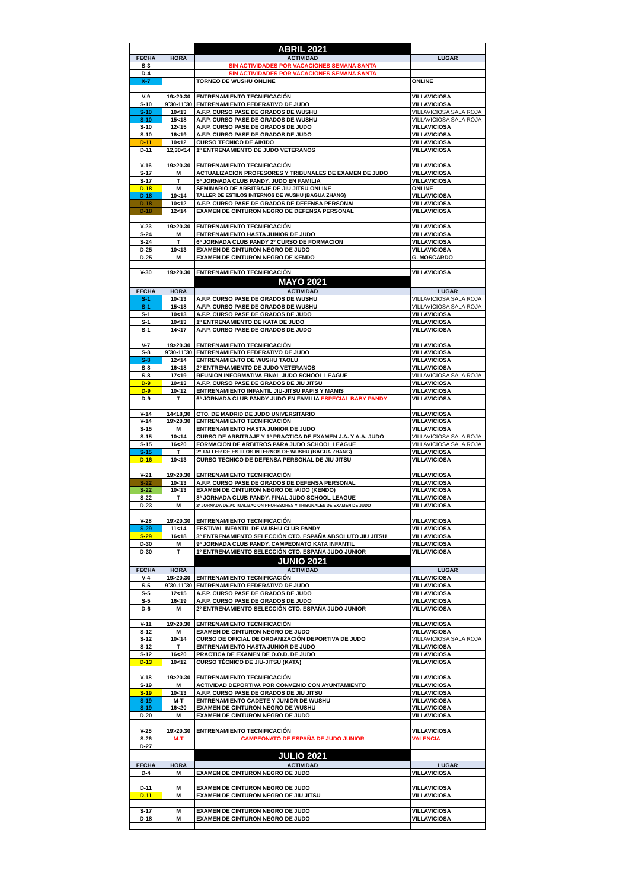| | | ABRIL 2021 | |
| --- | --- | --- | --- |
| FECHA | HORA | ACTIVIDAD | LUGAR |
| S-3 | | SIN ACTIVIDADES POR VACACIONES SEMANA SANTA | |
| D-4 | | SIN ACTIVIDADES POR VACACIONES SEMANA SANTA | |
| X-7 | | TORNEO DE WUSHU ONLINE | ONLINE |
| V-9 | 19>20.30 | ENTRENAMIENTO TECNIFICACIÓN | VILLAVICIOSA |
| S-10 | 9´30-11´30 | ENTRENAMIENTO FEDERATIVO DE JUDO | VILLAVICIOSA |
| S-10 | 10<13 | A.F.P. CURSO PASE DE GRADOS DE WUSHU | VILLAVICIOSA SALA ROJA |
| S-10 | 15<18 | A.F.P. CURSO PASE DE GRADOS DE WUSHU | VILLAVICIOSA SALA ROJA |
| S-10 | 12<15 | A.F.P. CURSO PASE DE GRADOS DE JUDO | VILLAVICIOSA |
| S-10 | 16<19 | A.F.P. CURSO PASE DE GRADOS DE JUDO | VILLAVICIOSA |
| D-11 | 10<12 | CURSO TECNICO DE AIKIDO | VILLAVICIOSA |
| D-11 | 12,30<14 | 1º ENTRENAMIENTO DE JUDO VETERANOS | VILLAVICIOSA |
| V-16 | 19>20.30 | ENTRENAMIENTO TECNIFICACIÓN | VILLAVICIOSA |
| S-17 | M | ACTUALIZACION PROFESORES Y TRIBUNALES DE EXAMEN DE JUDO | VILLAVICIOSA |
| S-17 | T | 5ª JORNADA CLUB PANDY. JUDO EN FAMILIA | VILLAVICIOSA |
| D-18 | M | SEMINARIO DE ARBITRAJE DE JIU JITSU ONLINE | ONLINE |
| D-18 | 10<14 | TALLER DE ESTILOS INTERNOS DE WUSHU (BAGUA ZHANG) | VILLAVICIOSA |
| D-18 | 10<12 | A.F.P. CURSO PASE DE GRADOS DE DEFENSA PERSONAL | VILLAVICIOSA |
| D-18 | 12<14 | EXAMEN DE CINTURON NEGRO DE DEFENSA PERSONAL | VILLAVICIOSA |
| V-23 | 19>20.30 | ENTRENAMIENTO TECNIFICACIÓN | VILLAVICIOSA |
| S-24 | M | ENTRENAMIENTO HASTA JUNIOR DE JUDO | VILLAVICIOSA |
| S-24 | T | 6ª JORNADA CLUB PANDY 2º CURSO DE FORMACION | VILLAVICIOSA |
| D-25 | 10<13 | EXAMEN DE CINTURON NEGRO DE JUDO | VILLAVICIOSA |
| D-25 | M | EXAMEN DE CINTURON NEGRO DE KENDO | G. MOSCARDO |
| V-30 | 19>20.30 | ENTRENAMIENTO TECNIFICACIÓN | VILLAVICIOSA |
| | | MAYO 2021 | |
| FECHA | HORA | ACTIVIDAD | LUGAR |
| S-1 | 10<13 | A.F.P. CURSO PASE DE GRADOS DE WUSHU | VILLAVICIOSA SALA ROJA |
| S-1 | 15<18 | A.F.P. CURSO PASE DE GRADOS DE WUSHU | VILLAVICIOSA SALA ROJA |
| S-1 | 10<13 | A.F.P. CURSO PASE DE GRADOS DE JUDO | VILLAVICIOSA |
| S-1 | 10<13 | 1º ENTRENAMIENTO DE KATA DE JUDO | VILLAVICIOSA |
| S-1 | 14<17 | A.F.P. CURSO PASE DE GRADOS DE JUDO | VILLAVICIOSA |
| V-7 | 19>20.30 | ENTRENAMIENTO TECNIFICACIÓN | VILLAVICIOSA |
| S-8 | 9´30-11´30 | ENTRENAMIENTO FEDERATIVO DE JUDO | VILLAVICIOSA |
| S-8 | 12<14 | ENTRENAMIENTO DE WUSHU TAOLU | VILLAVICIOSA |
| S-8 | 16<18 | 2º ENTRENAMIENTO DE JUDO VETERANOS | VILLAVICIOSA |
| S-8 | 17<19 | REUNION INFORMATIVA FINAL JUDO SCHOOL LEAGUE | VILLAVICIOSA SALA ROJA |
| D-9 | 10<13 | A.F.P. CURSO PASE DE GRADOS DE JIU JITSU | VILLAVICIOSA |
| D-9 | 10<12 | ENTRENAMIENTO INFANTIL JIU-JITSU PAPIS Y MAMIS | VILLAVICIOSA |
| D-9 | T | 6ª JORNADA CLUB PANDY JUDO EN FAMILIA ESPECIAL BABY PANDY | VILLAVICIOSA |
| V-14 | 14<18,30 | CTO. DE MADRID DE JUDO UNIVERSITARIO | VILLAVICIOSA |
| V-14 | 19>20.30 | ENTRENAMIENTO TECNIFICACIÓN | VILLAVICIOSA |
| S-15 | M | ENTRENAMIENTO HASTA JUNIOR DE JUDO | VILLAVICIOSA |
| S-15 | 10<14 | CURSO DE ARBITRAJE Y 1ª PRACTICA DE EXAMEN J.A. Y A.A. JUDO | VILLAVICIOSA SALA ROJA |
| S-15 | 16<20 | FORMACION DE ARBITROS PARA JUDO SCHOOL LEAGUE | VILLAVICIOSA SALA ROJA |
| S-15 | T | 2º TALLER DE ESTILOS INTERNOS DE WUSHU (BAGUA ZHANG) | VILLAVICIOSA |
| D-16 | 10<13 | CURSO TECNICO DE DEFENSA PERSONAL DE JIU JITSU | VILLAVICIOSA |
| V-21 | 19>20.30 | ENTRENAMIENTO TECNIFICACIÓN | VILLAVICIOSA |
| S-22 | 10<13 | A.F.P. CURSO PASE DE GRADOS DE DEFENSA PERSONAL | VILLAVICIOSA |
| S-22 | 10<13 | EXAMEN DE CINTURON NEGRO DE IAIDO (KENDO) | VILLAVICIOSA |
| S-22 | T | 8ª JORNADA CLUB PANDY. FINAL JUDO SCHOOL LEAGUE | VILLAVICIOSA |
| D-23 | M | 2ª JORNADA DE ACTUALIZACION PROFESORES Y TRIBUNALES DE EXAMEN DE JUDO | VILLAVICIOSA |
| V-28 | 19>20.30 | ENTRENAMIENTO TECNIFICACIÓN | VILLAVICIOSA |
| S-29 | 11<14 | FESTIVAL INFANTIL DE WUSHU CLUB PANDY | VILLAVICIOSA |
| S-29 | 16<18 | 3º ENTRENAMIENTO SELECCIÓN CTO. ESPAÑA ABSOLUTO JIU JITSU | VILLAVICIOSA |
| D-30 | M | 9ª JORNADA CLUB PANDY. CAMPEONATO KATA INFANTIL | VILLAVICIOSA |
| D-30 | T | 1º ENTRENAMIENTO SELECCIÓN CTO. ESPAÑA JUDO JUNIOR | VILLAVICIOSA |
| | | JUNIO 2021 | |
| FECHA | HORA | ACTIVIDAD | LUGAR |
| V-4 | 19>20.30 | ENTRENAMIENTO TECNIFICACIÓN | VILLAVICIOSA |
| S-5 | 9´30-11´30 | ENTRENAMIENTO FEDERATIVO DE JUDO | VILLAVICIOSA |
| S-5 | 12<15 | A.F.P. CURSO PASE DE GRADOS DE JUDO | VILLAVICIOSA |
| S-5 | 16<19 | A.F.P. CURSO PASE DE GRADOS DE JUDO | VILLAVICIOSA |
| D-6 | M | 2º ENTRENAMIENTO SELECCIÓN CTO. ESPAÑA JUDO JUNIOR | VILLAVICIOSA |
| V-11 | 19>20.30 | ENTRENAMIENTO TECNIFICACIÓN | VILLAVICIOSA |
| S-12 | M | EXAMEN DE CINTURON NEGRO DE JUDO | VILLAVICIOSA |
| S-12 | 10<14 | CURSO DE OFICIAL DE ORGANIZACIÓN DEPORTIVA DE JUDO | VILLAVICIOSA SALA ROJA |
| S-12 | T | ENTRENAMIENTO HASTA JUNIOR DE JUDO | VILLAVICIOSA |
| S-12 | 16<20 | PRACTICA DE EXAMEN DE O.O.D. DE JUDO | VILLAVICIOSA |
| D-13 | 10<12 | CURSO TÉCNICO DE JIU-JITSU (KATA) | VILLAVICIOSA |
| V-18 | 19>20.30 | ENTRENAMIENTO TECNIFICACIÓN | VILLAVICIOSA |
| S-19 | M | ACTIVIDAD DEPORTIVA POR CONVENIO CON AYUNTAMIENTO | VILLAVICIOSA |
| S-19 | 10<13 | A.F.P. CURSO PASE DE GRADOS DE JIU JITSU | VILLAVICIOSA |
| S-19 | M-T | ENTRENAMIENTO CADETE Y JUNIOR DE WUSHU | VILLAVICIOSA |
| S-19 | 16<20 | EXAMEN DE CINTURON NEGRO DE WUSHU | VILLAVICIOSA |
| D-20 | M | EXAMEN DE CINTURON NEGRO DE JUDO | VILLAVICIOSA |
| V-25 | 19>20.30 | ENTRENAMIENTO TECNIFICACIÓN | VILLAVICIOSA |
| S-26 | M-T | CAMPEONATO DE ESPAÑA DE JUDO JUNIOR | VALENCIA |
| D-27 | | | |
| | | JULIO 2021 | |
| FECHA | HORA | ACTIVIDAD | LUGAR |
| D-4 | M | EXAMEN DE CINTURON NEGRO DE JUDO | VILLAVICIOSA |
| D-11 | M | EXAMEN DE CINTURON NEGRO DE JUDO | VILLAVICIOSA |
| D-11 | M | EXAMEN DE CINTURON NEGRO DE JIU JITSU | VILLAVICIOSA |
| S-17 | M | EXAMEN DE CINTURON NEGRO DE JUDO | VILLAVICIOSA |
| D-18 | M | EXAMEN DE CINTURON NEGRO DE JUDO | VILLAVICIOSA |